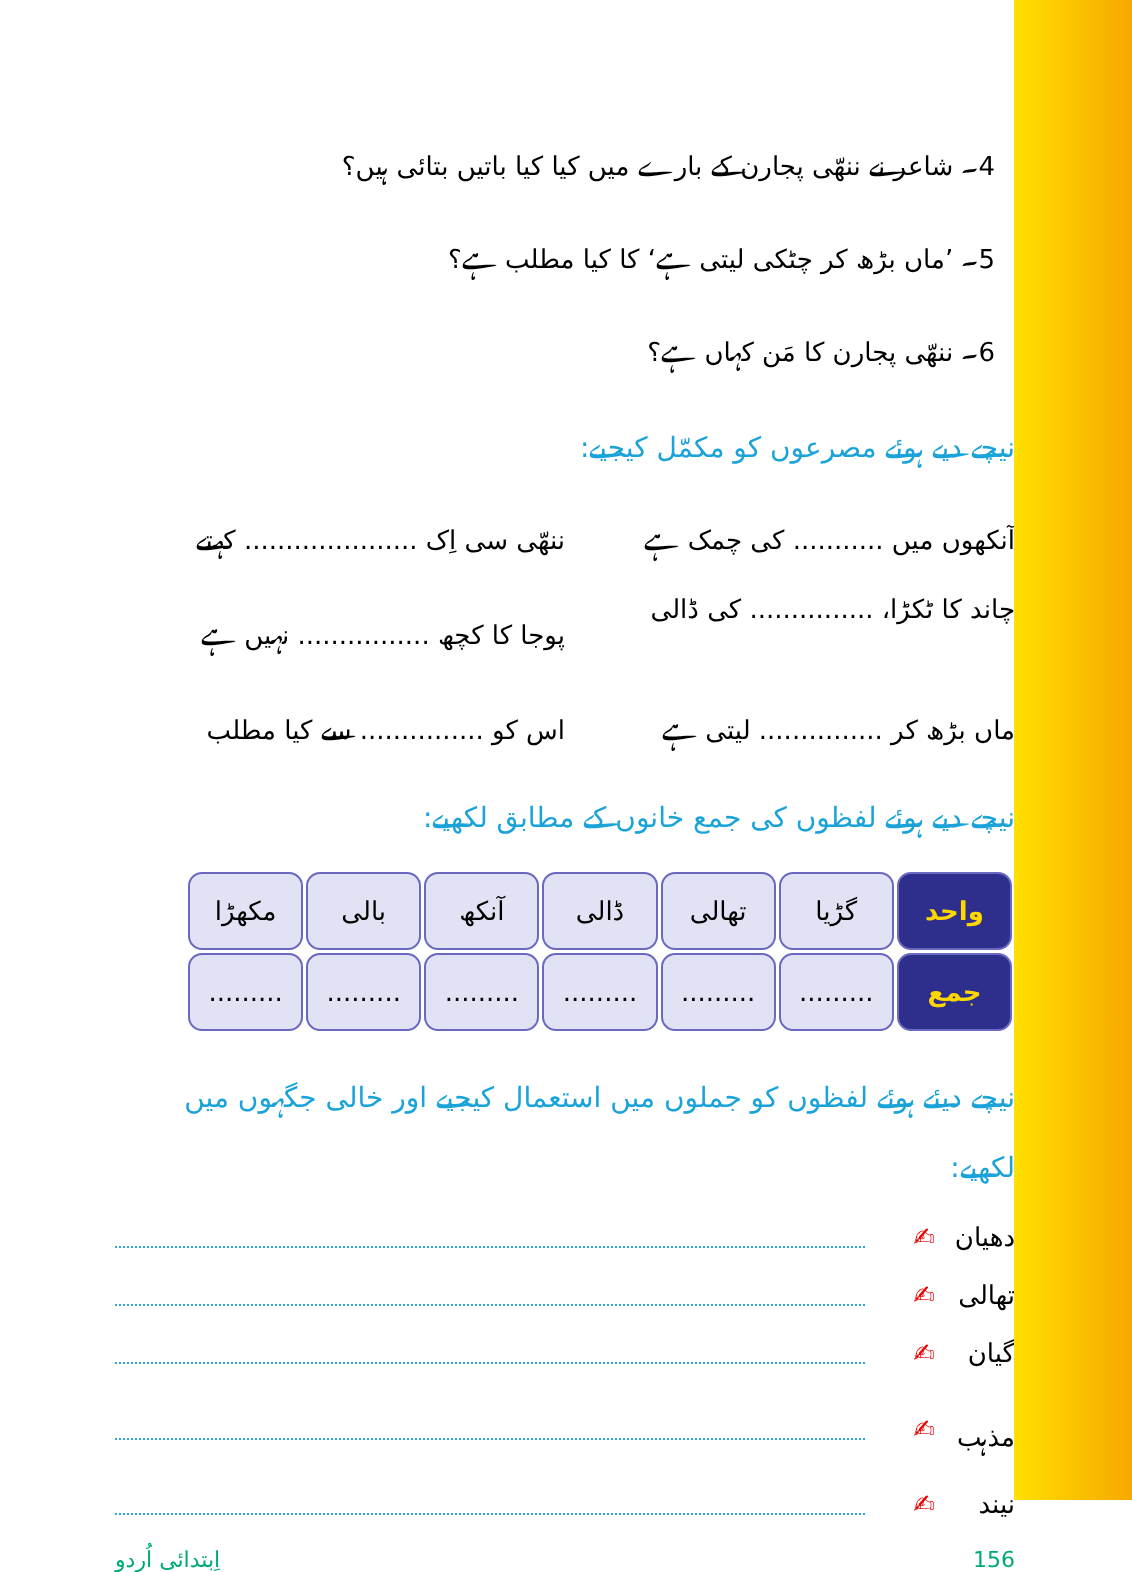4۔ شاعر نے ننھّی پجارن کے بارے میں کیا کیا باتیں بتائی ہیں؟
5۔ ’ماں بڑھ کر چٹکی لیتی ہے‘ کا کیا مطلب ہے؟
6۔ ننھّی پجارن کا مَن کہاں ہے؟
نیچے دیے ہوئے مصرعوں کو مکمّل کیجیے:
آنکھوں میں ........... کی چمک ہے
ننھّی سی اِک ..................... کہتے
چاند کا ٹکڑا، ............... کی ڈالی
پوجا کا کچھ ................ نہیں ہے
ماں بڑھ کر ............... لیتی ہے
اس کو ............... سے کیا مطلب
نیچے دیے ہوئے لفظوں کی جمع خانوں کے مطابق لکھیے:
| واحد | گڑیا | تھالی | ڈالی | آنکھ | بالی | مکھڑا |
| جمع | ......... | ......... | ......... | ......... | ......... | ......... |
نیچے دیئے ہوئے لفظوں کو جملوں میں استعمال کیجیے اور خالی جگہوں میں لکھیے:
دھیان ✍
تھالی ✍
گیان ✍
مذہب ✍
نیند ✍
156 اِبتدائی اُردو